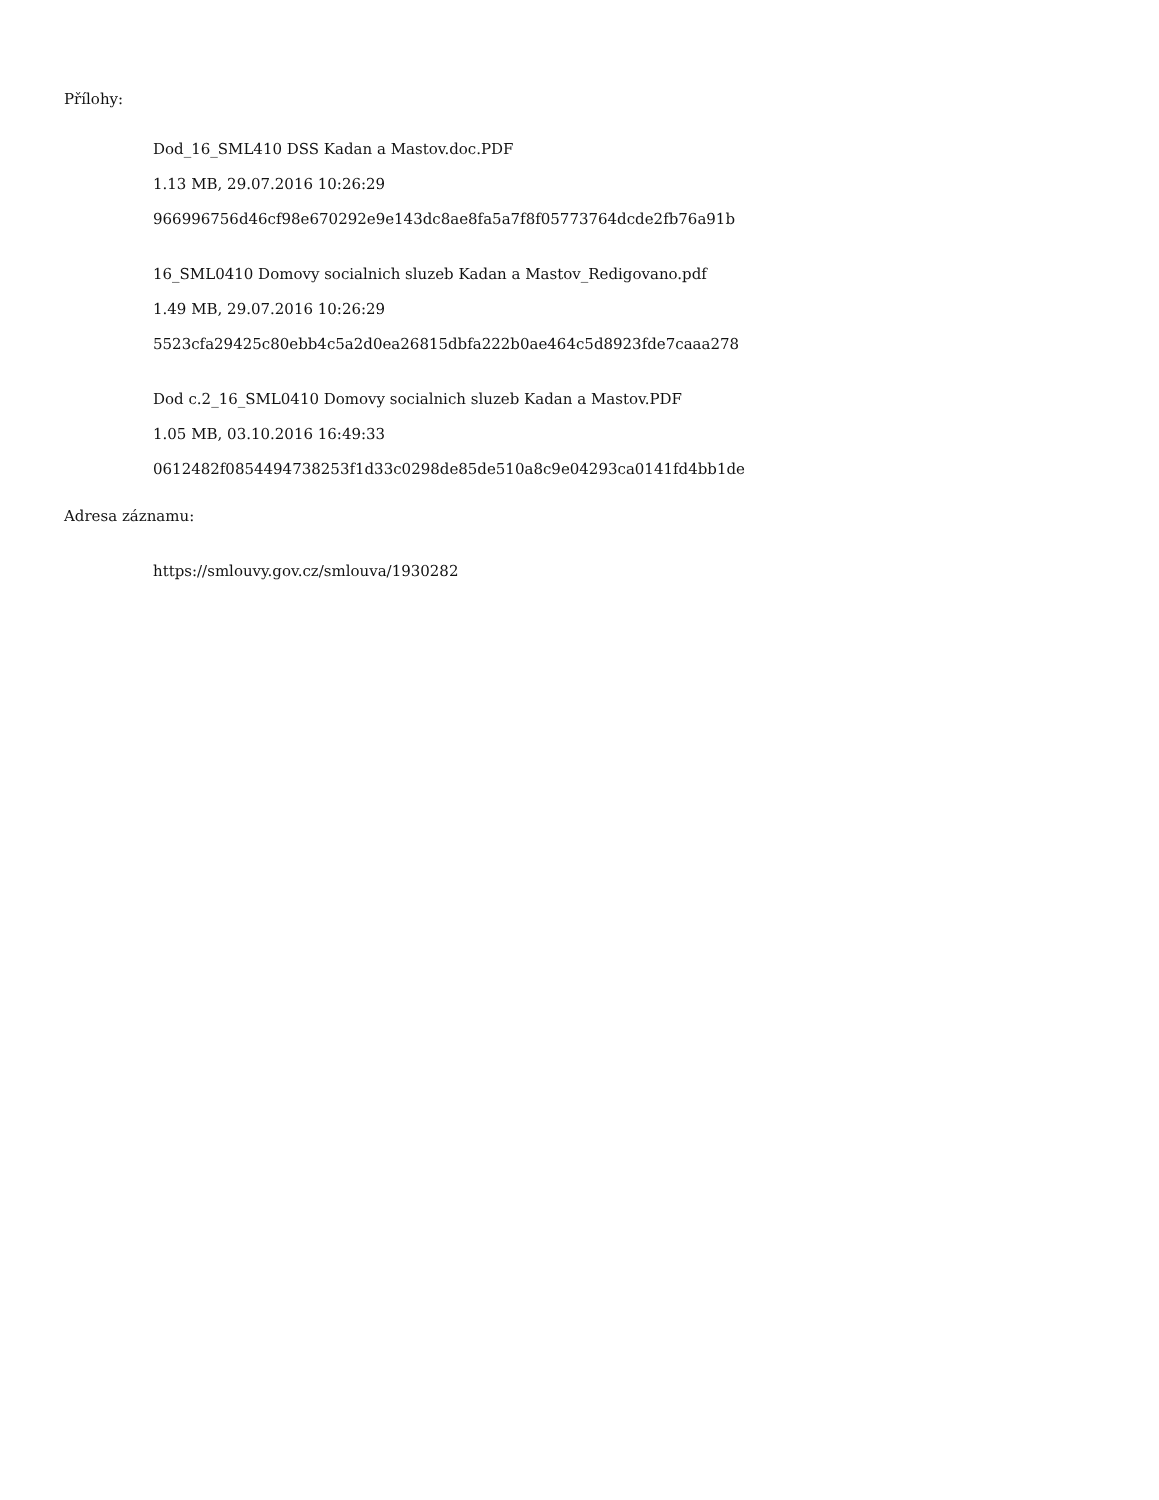Přílohy:
Dod_16_SML410 DSS Kadan a Mastov.doc.PDF
1.13 MB, 29.07.2016 10:26:29
966996756d46cf98e670292e9e143dc8ae8fa5a7f8f05773764dcde2fb76a91b
16_SML0410 Domovy socialnich sluzeb Kadan a Mastov_Redigovano.pdf
1.49 MB, 29.07.2016 10:26:29
5523cfa29425c80ebb4c5a2d0ea26815dbfa222b0ae464c5d8923fde7caaa278
Dod c.2_16_SML0410 Domovy socialnich sluzeb Kadan a Mastov.PDF
1.05 MB, 03.10.2016 16:49:33
0612482f0854494738253f1d33c0298de85de510a8c9e04293ca0141fd4bb1de
Adresa záznamu:
https://smlouvy.gov.cz/smlouva/1930282